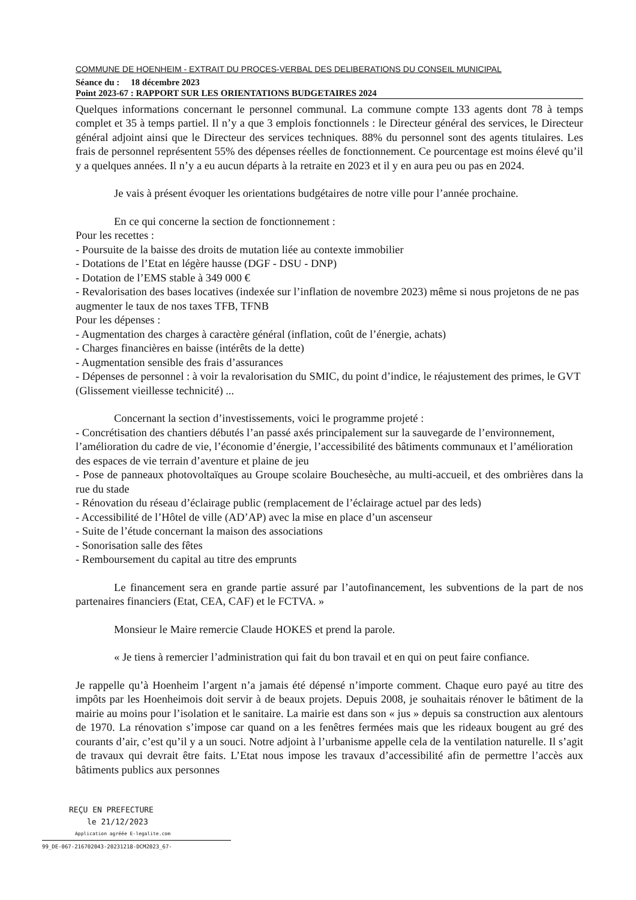COMMUNE DE HOENHEIM - EXTRAIT DU PROCES-VERBAL DES DELIBERATIONS DU CONSEIL MUNICIPAL
Séance du : 18 décembre 2023
Point 2023-67 : RAPPORT SUR LES ORIENTATIONS BUDGETAIRES 2024
Quelques informations concernant le personnel communal. La commune compte 133 agents dont 78 à temps complet et 35 à temps partiel. Il n’y a que 3 emplois fonctionnels : le Directeur général des services, le Directeur général adjoint ainsi que le Directeur des services techniques. 88% du personnel sont des agents titulaires. Les frais de personnel représentent 55% des dépenses réelles de fonctionnement. Ce pourcentage est moins élevé qu’il y a quelques années. Il n’y a eu aucun départs à la retraite en 2023 et il y en aura peu ou pas en 2024.
Je vais à présent évoquer les orientations budgétaires de notre ville pour l’année prochaine.
En ce qui concerne la section de fonctionnement :
Pour les recettes :
- Poursuite de la baisse des droits de mutation liée au contexte immobilier
- Dotations de l’Etat en légère hausse (DGF - DSU - DNP)
- Dotation de l’EMS stable à 349 000 €
- Revalorisation des bases locatives (indexée sur l’inflation de novembre 2023) même si nous projetons de ne pas augmenter le taux de nos taxes TFB, TFNB
Pour les dépenses :
- Augmentation des charges à caractère général (inflation, coût de l’énergie, achats)
- Charges financières en baisse (intérêts de la dette)
- Augmentation sensible des frais d’assurances
- Dépenses de personnel : à voir la revalorisation du SMIC, du point d’indice, le réajustement des primes, le GVT (Glissement vieillesse technicité) ...
Concernant la section d’investissements, voici le programme projeté :
- Concrétisation des chantiers débutés l’an passé axés principalement sur la sauvegarde de l’environnement, l’amélioration du cadre de vie, l’économie d’énergie, l’accessibilité des bâtiments communaux et l’amélioration des espaces de vie terrain d’aventure et plaine de jeu
- Pose de panneaux photovoltaïques au Groupe scolaire Bouchesèche, au multi-accueil, et des ombrières dans la rue du stade
- Rénovation du réseau d’éclairage public (remplacement de l’éclairage actuel par des leds)
- Accessibilité de l’Hôtel de ville (AD’AP) avec la mise en place d’un ascenseur
- Suite de l’étude concernant la maison des associations
- Sonorisation salle des fêtes
- Remboursement du capital au titre des emprunts
Le financement sera en grande partie assuré par l’autofinancement, les subventions de la part de nos partenaires financiers (Etat, CEA, CAF) et le FCTVA. »
Monsieur le Maire remercie Claude HOKES et prend la parole.
« Je tiens à remercier l’administration qui fait du bon travail et en qui on peut faire confiance.
Je rappelle qu’à Hoenheim l’argent n’a jamais été dépensé n’importe comment. Chaque euro payé au titre des impôts par les Hoenheimois doit servir à de beaux projets. Depuis 2008, je souhaitais rénover le bâtiment de la mairie au moins pour l’isolation et le sanitaire. La mairie est dans son « jus » depuis sa construction aux alentours de 1970. La rénovation s’impose car quand on a les fenêtres fermées mais que les rideaux bougent au gré des courants d’air, c’est qu’il y a un souci. Notre adjoint à l’urbanisme appelle cela de la ventilation naturelle. Il s’agit de travaux qui devrait être faits. L’Etat nous impose les travaux d’accessibilité afin de permettre l’accès aux bâtiments publics aux personnes
REÇU EN PREFECTURE
le 21/12/2023
Application agréée E-legalite.com
99_DE-067-216702043-20231218-DCM2023_67-